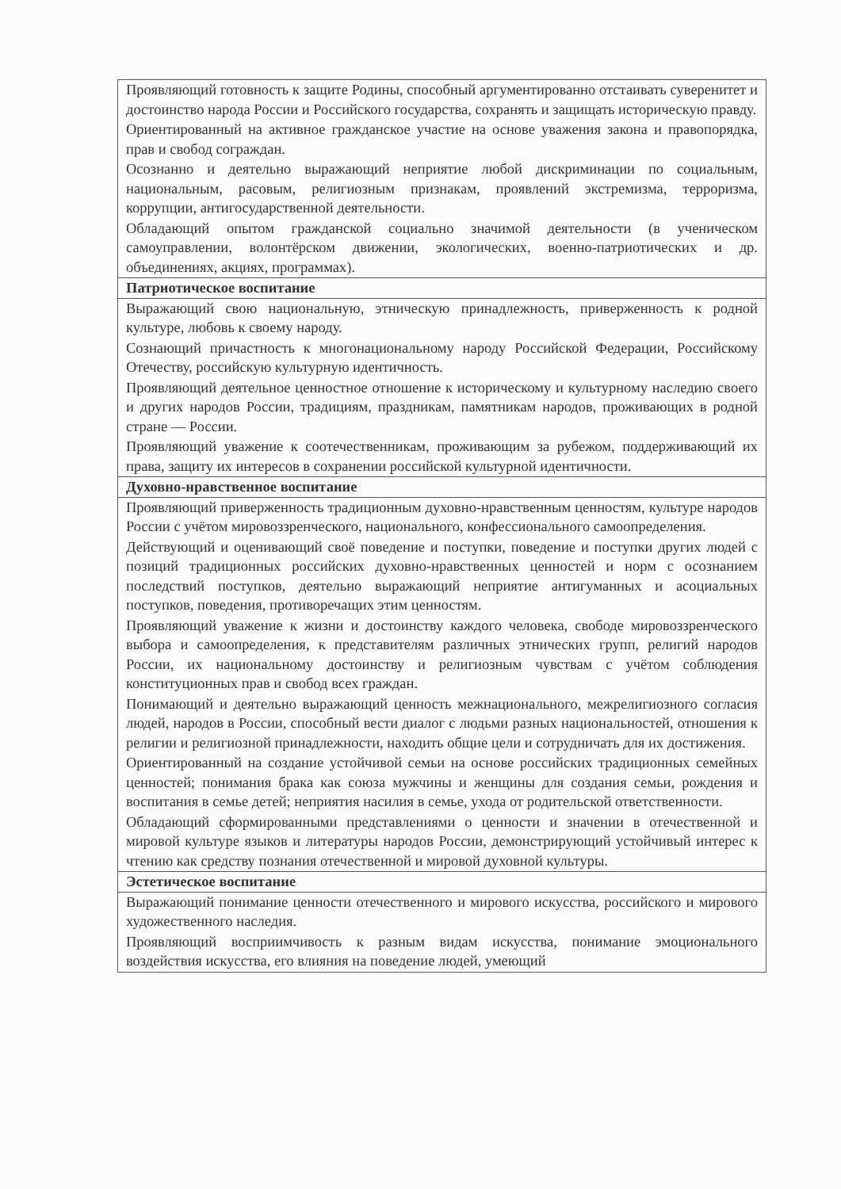| Проявляющий готовность к защите Родины, способный аргументированно отстаивать суверенитет и достоинство народа России и Российского государства, сохранять и защищать историческую правду. Ориентированный на активное гражданское участие на основе уважения закона и правопорядка, прав и свобод сограждан. Осознанно и деятельно выражающий неприятие любой дискриминации по социальным, национальным, расовым, религиозным признакам, проявлений экстремизма, терроризма, коррупции, антигосударственной деятельности. Обладающий опытом гражданской социально значимой деятельности (в ученическом самоуправлении, волонтёрском движении, экологических, военно-патриотических и др. объединениях, акциях, программах). |
| Патриотическое воспитание |
| Выражающий свою национальную, этническую принадлежность, приверженность к родной культуре, любовь к своему народу. Сознающий причастность к многонациональному народу Российской Федерации, Российскому Отечеству, российскую культурную идентичность. Проявляющий деятельное ценностное отношение к историческому и культурному наследию своего и других народов России, традициям, праздникам, памятникам народов, проживающих в родной стране — России. Проявляющий уважение к соотечественникам, проживающим за рубежом, поддерживающий их права, защиту их интересов в сохранении российской культурной идентичности. |
| Духовно-нравственное воспитание |
| Проявляющий приверженность традиционным духовно-нравственным ценностям, культуре народов России с учётом мировоззренческого, национального, конфессионального самоопределения. Действующий и оценивающий своё поведение и поступки, поведение и поступки других людей с позиций традиционных российских духовно-нравственных ценностей и норм с осознанием последствий поступков, деятельно выражающий неприятие антигуманных и асоциальных поступков, поведения, противоречащих этим ценностям. Проявляющий уважение к жизни и достоинству каждого человека, свободе мировоззренческого выбора и самоопределения, к представителям различных этнических групп, религий народов России, их национальному достоинству и религиозным чувствам с учётом соблюдения конституционных прав и свобод всех граждан. Понимающий и деятельно выражающий ценность межнационального, межрелигиозного согласия людей, народов в России, способный вести диалог с людьми разных национальностей, отношения к религии и религиозной принадлежности, находить общие цели и сотрудничать для их достижения. Ориентированный на создание устойчивой семьи на основе российских традиционных семейных ценностей; понимания брака как союза мужчины и женщины для создания семьи, рождения и воспитания в семье детей; неприятия насилия в семье, ухода от родительской ответственности. Обладающий сформированными представлениями о ценности и значении в отечественной и мировой культуре языков и литературы народов России, демонстрирующий устойчивый интерес к чтению как средству познания отечественной и мировой духовной культуры. |
| Эстетическое воспитание |
| Выражающий понимание ценности отечественного и мирового искусства, российского и мирового художественного наследия. Проявляющий восприимчивость к разным видам искусства, понимание эмоционального воздействия искусства, его влияния на поведение людей, умеющий |